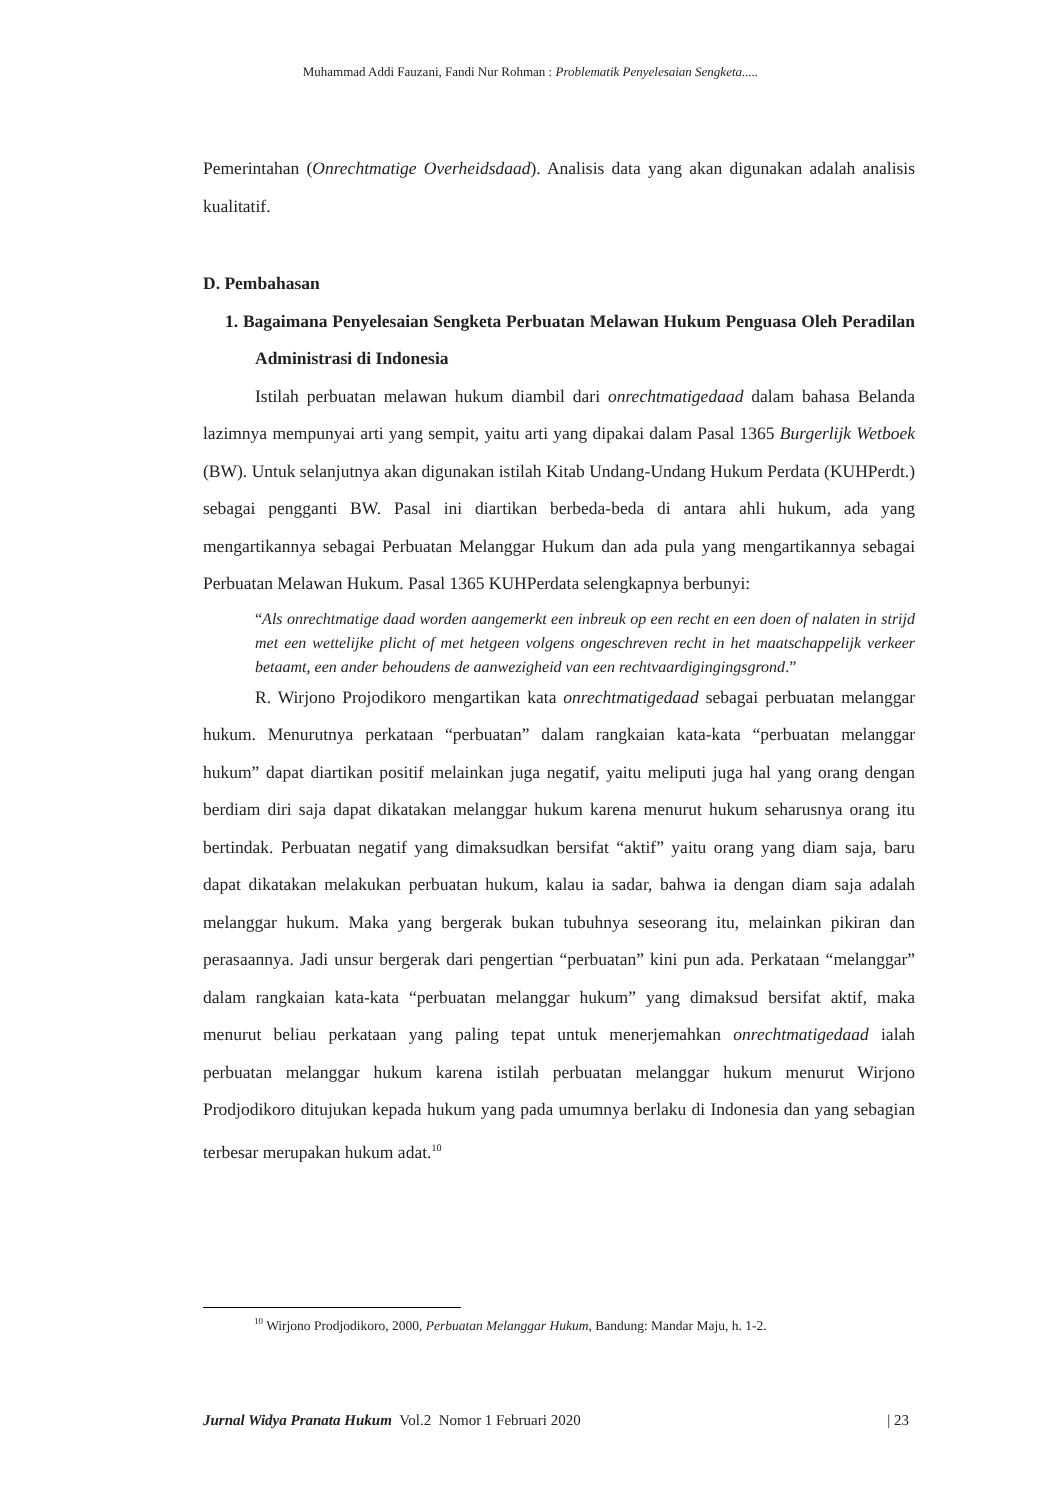Muhammad Addi Fauzani, Fandi Nur Rohman : Problematik Penyelesaian Sengketa.....
Pemerintahan (Onrechtmatige Overheidsdaad). Analisis data yang akan digunakan adalah analisis kualitatif.
D. Pembahasan
1. Bagaimana Penyelesaian Sengketa Perbuatan Melawan Hukum Penguasa Oleh Peradilan Administrasi di Indonesia
Istilah perbuatan melawan hukum diambil dari onrechtmatigedaad dalam bahasa Belanda lazimnya mempunyai arti yang sempit, yaitu arti yang dipakai dalam Pasal 1365 Burgerlijk Wetboek (BW). Untuk selanjutnya akan digunakan istilah Kitab Undang-Undang Hukum Perdata (KUHPerdt.) sebagai pengganti BW. Pasal ini diartikan berbeda-beda di antara ahli hukum, ada yang mengartikannya sebagai Perbuatan Melanggar Hukum dan ada pula yang mengartikannya sebagai Perbuatan Melawan Hukum. Pasal 1365 KUHPerdata selengkapnya berbunyi:
“Als onrechtmatige daad worden aangemerkt een inbreuk op een recht en een doen of nalaten in strijd met een wettelijke plicht of met hetgeen volgens ongeschreven recht in het maatschappelijk verkeer betaamt, een ander behoudens de aanwezigheid van een rechtvaardigingingsgrond.”
R. Wirjono Projodikoro mengartikan kata onrechtmatigedaad sebagai perbuatan melanggar hukum. Menurutnya perkataan “perbuatan” dalam rangkaian kata-kata “perbuatan melanggar hukum” dapat diartikan positif melainkan juga negatif, yaitu meliputi juga hal yang orang dengan berdiam diri saja dapat dikatakan melanggar hukum karena menurut hukum seharusnya orang itu bertindak. Perbuatan negatif yang dimaksudkan bersifat “aktif” yaitu orang yang diam saja, baru dapat dikatakan melakukan perbuatan hukum, kalau ia sadar, bahwa ia dengan diam saja adalah melanggar hukum. Maka yang bergerak bukan tubuhnya seseorang itu, melainkan pikiran dan perasaannya. Jadi unsur bergerak dari pengertian “perbuatan” kini pun ada. Perkataan “melanggar” dalam rangkaian kata-kata “perbuatan melanggar hukum” yang dimaksud bersifat aktif, maka menurut beliau perkataan yang paling tepat untuk menerjemahkan onrechtmatigedaad ialah perbuatan melanggar hukum karena istilah perbuatan melanggar hukum menurut Wirjono Prodjodikoro ditujukan kepada hukum yang pada umumnya berlaku di Indonesia dan yang sebagian terbesar merupakan hukum adat.<sup>10</sup>
<sup>10</sup> Wirjono Prodjodikoro, 2000, Perbuatan Melanggar Hukum, Bandung: Mandar Maju, h. 1-2.
Jurnal Widya Pranata Hukum Vol.2 Nomor 1 Februari 2020 | 23